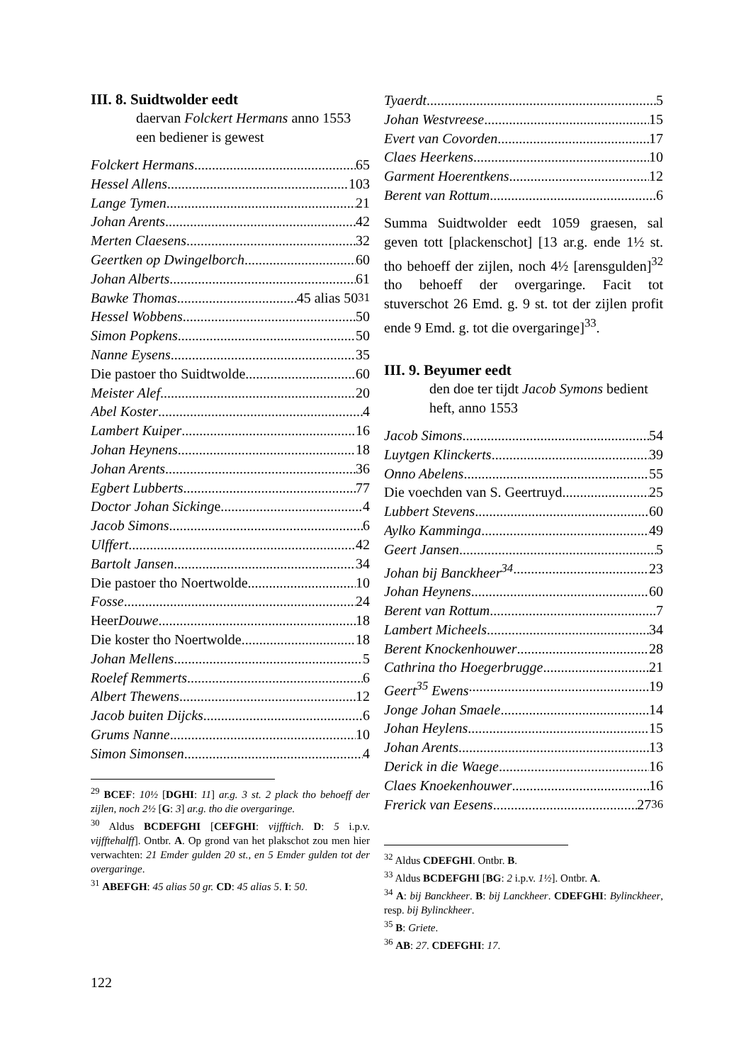III. 8. Suidtwolder eedt
daervan Folckert Hermans anno 1553 een bediener is gewest
Folckert Hermans 65
Hessel Allens 103
Lange Tymen 21
Johan Arents 42
Merten Claesens 32
Geertken op Dwingelborch 60
Johan Alberts 61
Bawke Thomas 45 alias 50<sup>31</sup>
Hessel Wobbens 50
Simon Popkens 50
Nanne Eysens 35
Die pastoer tho Suidtwolde 60
Meister Alef 20
Abel Koster 4
Lambert Kuiper 16
Johan Heynens 18
Johan Arents 36
Egbert Lubberts 77
Doctor Johan Sicking e 4
Jacob Simons 6
Ulffert 42
Bartolt Jansen 34
Die pastoer tho Noertwolde 10
Fosse 24
Heer Douwe 18
Die koster tho Noertwolde 18
Johan Mellens 5
Roelef Remmerts 6
Albert Thewens 12
Jacob buiten Dijcks 6
Grums Nanne 10
Simon Simonsen 4
<sup>29</sup> BCEF: 10½ [DGHI: 11] ar.g. 3 st. 2 plack tho behoeff der zijlen, noch 2½ [G: 3] ar.g. tho die overgaringe.
<sup>30</sup> Aldus BCDEFGHI [CEFGHI: vijfftich. D: 5 i.p.v. vijfftehalff]. Ontbr. A. Op grond van het plakschot zou men hier verwachten: 21 Emder gulden 20 st., en 5 Emder gulden tot der overgaringe.
<sup>31</sup> ABEFGH: 45 alias 50 gr. CD: 45 alias 5. I: 50.
Tyaerdt 5
Johan Westvreese 15
Evert van Covorden 17
Claes Heerkens 10
Garment Hoerentkens 12
Berent van Rottum 6
Summa Suidtwolder eedt 1059 graesen, sal geven tott [plackenschot] [13 ar.g. ende 1½ st. tho behoeff der zijlen, noch 4½ [arensgulden]<sup>32</sup> tho behoeff der overgaringe. Facit tot stuverschot 26 Emd. g. 9 st. tot der zijlen profit ende 9 Emd. g. tot die overgaringe]<sup>33</sup>.
III. 9. Beyumer eedt
den doe ter tijdt Jacob Symons bedient heft, anno 1553
Jacob Simons 54
Luytgen Klinckerts 39
Onno Abelens 55
Die voechden van S. Geertruyd 25
Lubbert Stevens 60
Aylko Kamminga 49
Geert Jansen 5
Johan bij Banckheer<sup>34</sup> 23
Johan Heynens 60
Berent van Rottum 7
Lambert Micheels 34
Berent Knockenhouwer 28
Cathrina tho Hoegerbrugge 21
Geert<sup>35</sup> Ewens 19
Jonge Johan Smaele 14
Johan Heylens 15
Johan Arents 13
Derick in die Waege 16
Claes Knoekenhouwer 16
Frerick van Eesens 27<sup>36</sup>
<sup>32</sup> Aldus CDEFGHI. Ontbr. B.
<sup>33</sup> Aldus BCDEFGHI [BG: 2 i.p.v. 1½]. Ontbr. A.
<sup>34</sup> A: bij Banckheer. B: bij Lanckheer. CDEFGHI: Bylinckheer, resp. bij Bylinckheer.
<sup>35</sup> B: Griete.
<sup>36</sup> AB: 27. CDEFGHI: 17.
122